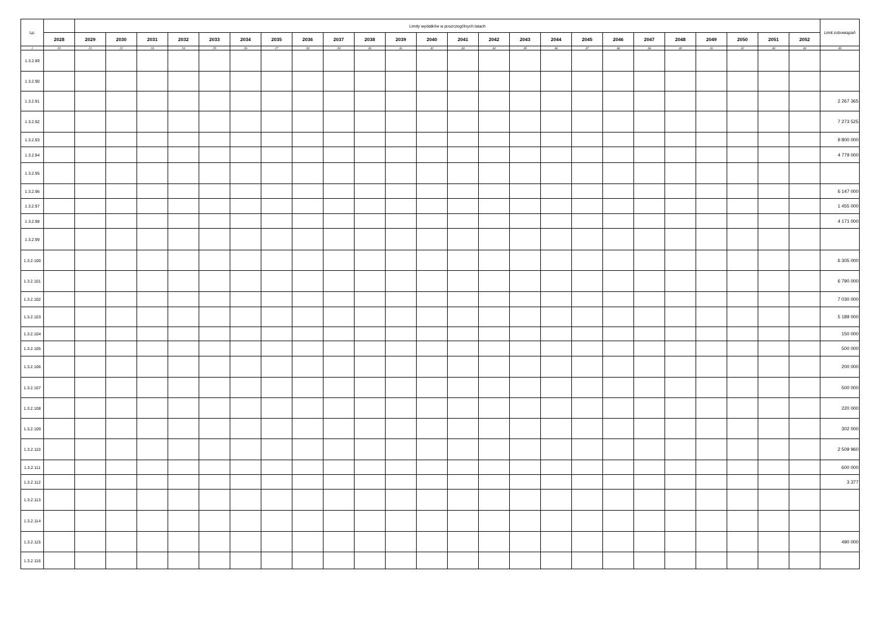| Lp. | | Limity wydatków w poszczególnych latach | | | | | | | | | | | | | | | | | | | | | | | | Limit zobowiązań |
| --- | --- | --- | --- | --- | --- | --- | --- | --- | --- | --- | --- | --- | --- | --- | --- | --- | --- | --- | --- | --- | --- | --- | --- | --- | --- | --- |
| | 2028 | 2029 | 2030 | 2031 | 2032 | 2033 | 2034 | 2035 | 2036 | 2037 | 2038 | 2039 | 2040 | 2041 | 2042 | 2043 | 2044 | 2045 | 2046 | 2047 | 2048 | 2049 | 2050 | 2051 | 2052 | |
| 1 | 20 | 21 | 22 | 23 | 24 | 25 | 26 | 27 | 28 | 29 | 30 | 31 | 32 | 33 | 34 | 35 | 36 | 37 | 38 | 39 | 40 | 41 | 42 | 43 | 44 | 45 |
| 1.3.2.89 | | | | | | | | | | | | | | | | | | | | | | | | | | |
| 1.3.2.90 | | | | | | | | | | | | | | | | | | | | | | | | | | |
| 1.3.2.91 | | | | | | | | | | | | | | | | | | | | | | | | | | 2 267 365 |
| 1.3.2.92 | | | | | | | | | | | | | | | | | | | | | | | | | | 7 273 525 |
| 1.3.2.93 | | | | | | | | | | | | | | | | | | | | | | | | | | 9 800 000 |
| 1.3.2.94 | | | | | | | | | | | | | | | | | | | | | | | | | | 4 779 000 |
| 1.3.2.95 | | | | | | | | | | | | | | | | | | | | | | | | | | |
| 1.3.2.96 | | | | | | | | | | | | | | | | | | | | | | | | | | 6 147 000 |
| 1.3.2.97 | | | | | | | | | | | | | | | | | | | | | | | | | | 1 455 000 |
| 1.3.2.98 | | | | | | | | | | | | | | | | | | | | | | | | | | 4 171 000 |
| 1.3.2.99 | | | | | | | | | | | | | | | | | | | | | | | | | | |
| 1.3.2.100 | | | | | | | | | | | | | | | | | | | | | | | | | | 6 305 000 |
| 1.3.2.101 | | | | | | | | | | | | | | | | | | | | | | | | | | 6 790 000 |
| 1.3.2.102 | | | | | | | | | | | | | | | | | | | | | | | | | | 7 030 000 |
| 1.3.2.103 | | | | | | | | | | | | | | | | | | | | | | | | | | 5 189 000 |
| 1.3.2.104 | | | | | | | | | | | | | | | | | | | | | | | | | | 150 000 |
| 1.3.2.105 | | | | | | | | | | | | | | | | | | | | | | | | | | 500 000 |
| 1.3.2.106 | | | | | | | | | | | | | | | | | | | | | | | | | | 200 000 |
| 1.3.2.107 | | | | | | | | | | | | | | | | | | | | | | | | | | 500 000 |
| 1.3.2.108 | | | | | | | | | | | | | | | | | | | | | | | | | | 220 000 |
| 1.3.2.109 | | | | | | | | | | | | | | | | | | | | | | | | | | 302 000 |
| 1.3.2.110 | | | | | | | | | | | | | | | | | | | | | | | | | | 2 509 960 |
| 1.3.2.111 | | | | | | | | | | | | | | | | | | | | | | | | | | 600 000 |
| 1.3.2.112 | | | | | | | | | | | | | | | | | | | | | | | | | | 3 377 |
| 1.3.2.113 | | | | | | | | | | | | | | | | | | | | | | | | | | |
| 1.3.2.114 | | | | | | | | | | | | | | | | | | | | | | | | | | |
| 1.3.2.115 | | | | | | | | | | | | | | | | | | | | | | | | | | 490 000 |
| 1.3.2.116 | | | | | | | | | | | | | | | | | | | | | | | | | | |